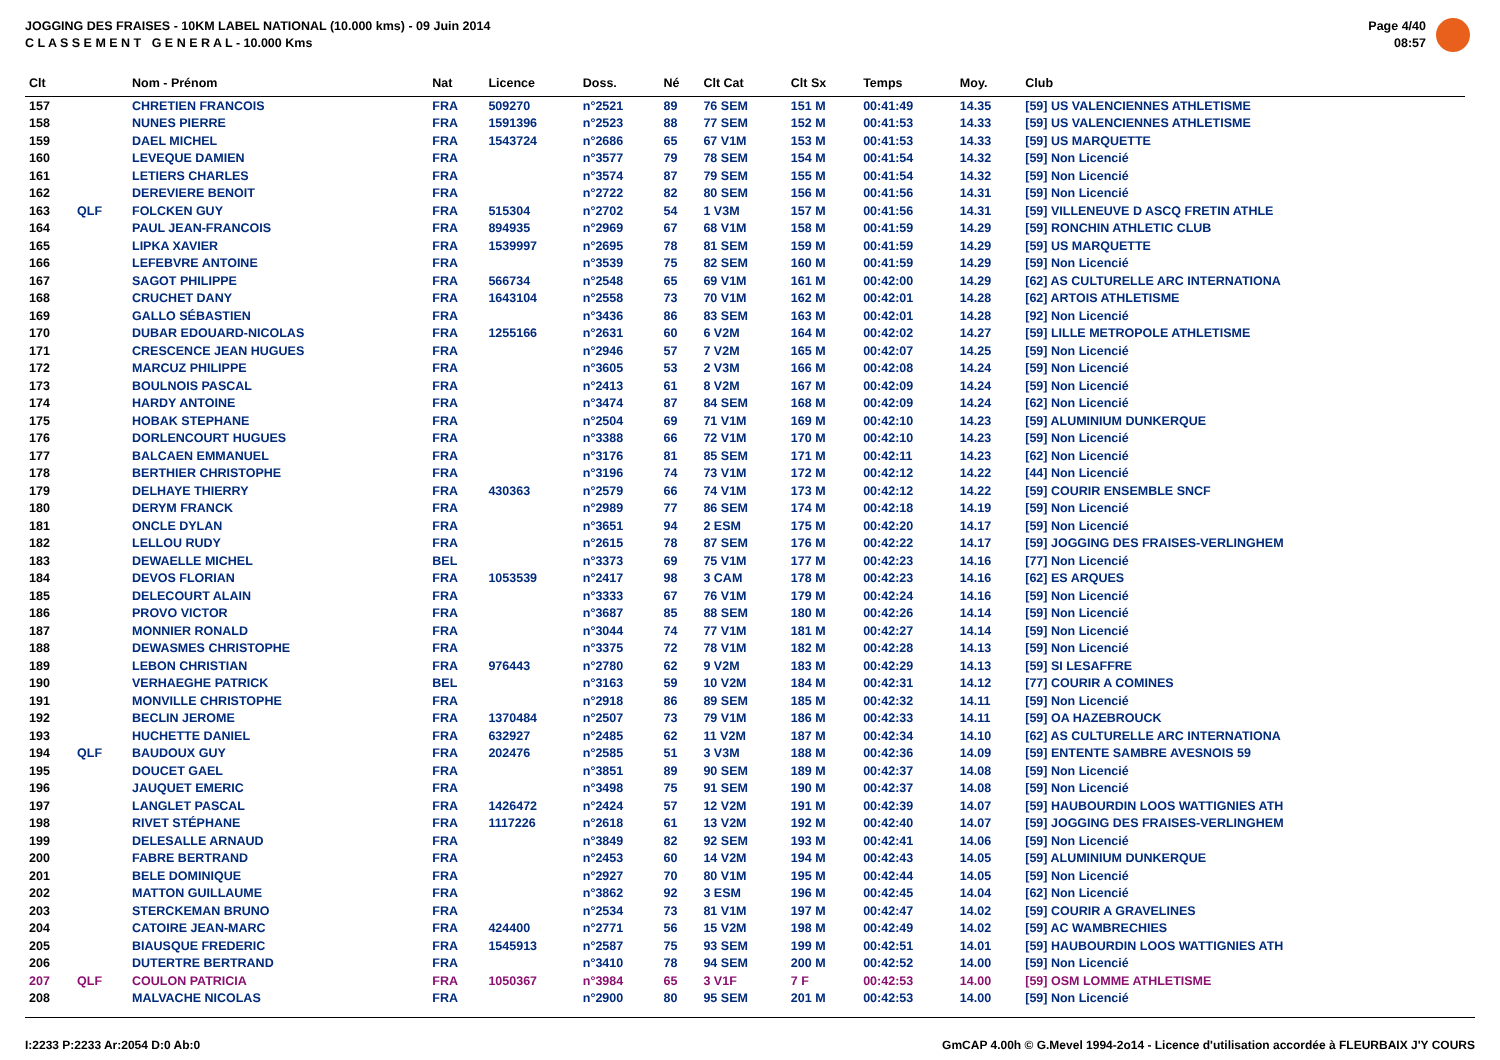JOGGING DES FRAISES - 10KM LABEL NATIONAL (10.000 kms) - 09 Juin 2014
C L A S S E M E N T G E N E R A L - 10.000 Kms
Page 4/40
08:57
| Clt | | Nom - Prénom | Nat | Licence | Doss. | Né | Clt Cat | Clt Sx | Temps | Moy. | Club |
| --- | --- | --- | --- | --- | --- | --- | --- | --- | --- | --- | --- |
| 157 | | CHRETIEN FRANCOIS | FRA | 509270 | n°2521 | 89 | 76 SEM | 151 M | 00:41:49 | 14.35 | [59] US VALENCIENNES ATHLETISME |
| 158 | | NUNES PIERRE | FRA | 1591396 | n°2523 | 88 | 77 SEM | 152 M | 00:41:53 | 14.33 | [59] US VALENCIENNES ATHLETISME |
| 159 | | DAEL MICHEL | FRA | 1543724 | n°2686 | 65 | 67 V1M | 153 M | 00:41:53 | 14.33 | [59] US MARQUETTE |
| 160 | | LEVEQUE DAMIEN | FRA | | n°3577 | 79 | 78 SEM | 154 M | 00:41:54 | 14.32 | [59] Non Licencié |
| 161 | | LETIERS CHARLES | FRA | | n°3574 | 87 | 79 SEM | 155 M | 00:41:54 | 14.32 | [59] Non Licencié |
| 162 | | DEREVIERE BENOIT | FRA | | n°2722 | 82 | 80 SEM | 156 M | 00:41:56 | 14.31 | [59] Non Licencié |
| 163 | QLF | FOLCKEN GUY | FRA | 515304 | n°2702 | 54 | 1 V3M | 157 M | 00:41:56 | 14.31 | [59] VILLENEUVE D ASCQ FRETIN ATHLE |
| 164 | | PAUL JEAN-FRANCOIS | FRA | 894935 | n°2969 | 67 | 68 V1M | 158 M | 00:41:59 | 14.29 | [59] RONCHIN ATHLETIC CLUB |
| 165 | | LIPKA XAVIER | FRA | 1539997 | n°2695 | 78 | 81 SEM | 159 M | 00:41:59 | 14.29 | [59] US MARQUETTE |
| 166 | | LEFEBVRE ANTOINE | FRA | | n°3539 | 75 | 82 SEM | 160 M | 00:41:59 | 14.29 | [59] Non Licencié |
| 167 | | SAGOT PHILIPPE | FRA | 566734 | n°2548 | 65 | 69 V1M | 161 M | 00:42:00 | 14.29 | [62] AS CULTURELLE ARC INTERNATIONA |
| 168 | | CRUCHET DANY | FRA | 1643104 | n°2558 | 73 | 70 V1M | 162 M | 00:42:01 | 14.28 | [62] ARTOIS ATHLETISME |
| 169 | | GALLO SÉBASTIEN | FRA | | n°3436 | 86 | 83 SEM | 163 M | 00:42:01 | 14.28 | [92] Non Licencié |
| 170 | | DUBAR EDOUARD-NICOLAS | FRA | 1255166 | n°2631 | 60 | 6 V2M | 164 M | 00:42:02 | 14.27 | [59] LILLE METROPOLE ATHLETISME |
| 171 | | CRESCENCE JEAN HUGUES | FRA | | n°2946 | 57 | 7 V2M | 165 M | 00:42:07 | 14.25 | [59] Non Licencié |
| 172 | | MARCUZ PHILIPPE | FRA | | n°3605 | 53 | 2 V3M | 166 M | 00:42:08 | 14.24 | [59] Non Licencié |
| 173 | | BOULNOIS PASCAL | FRA | | n°2413 | 61 | 8 V2M | 167 M | 00:42:09 | 14.24 | [59] Non Licencié |
| 174 | | HARDY ANTOINE | FRA | | n°3474 | 87 | 84 SEM | 168 M | 00:42:09 | 14.24 | [62] Non Licencié |
| 175 | | HOBAK STEPHANE | FRA | | n°2504 | 69 | 71 V1M | 169 M | 00:42:10 | 14.23 | [59] ALUMINIUM DUNKERQUE |
| 176 | | DORLENCOURT HUGUES | FRA | | n°3388 | 66 | 72 V1M | 170 M | 00:42:10 | 14.23 | [59] Non Licencié |
| 177 | | BALCAEN EMMANUEL | FRA | | n°3176 | 81 | 85 SEM | 171 M | 00:42:11 | 14.23 | [62] Non Licencié |
| 178 | | BERTHIER CHRISTOPHE | FRA | | n°3196 | 74 | 73 V1M | 172 M | 00:42:12 | 14.22 | [44] Non Licencié |
| 179 | | DELHAYE THIERRY | FRA | 430363 | n°2579 | 66 | 74 V1M | 173 M | 00:42:12 | 14.22 | [59] COURIR ENSEMBLE SNCF |
| 180 | | DERYM FRANCK | FRA | | n°2989 | 77 | 86 SEM | 174 M | 00:42:18 | 14.19 | [59] Non Licencié |
| 181 | | ONCLE DYLAN | FRA | | n°3651 | 94 | 2 ESM | 175 M | 00:42:20 | 14.17 | [59] Non Licencié |
| 182 | | LELLOU RUDY | FRA | | n°2615 | 78 | 87 SEM | 176 M | 00:42:22 | 14.17 | [59] JOGGING DES FRAISES-VERLINGHEM |
| 183 | | DEWAELLE MICHEL | BEL | | n°3373 | 69 | 75 V1M | 177 M | 00:42:23 | 14.16 | [77] Non Licencié |
| 184 | | DEVOS FLORIAN | FRA | 1053539 | n°2417 | 98 | 3 CAM | 178 M | 00:42:23 | 14.16 | [62] ES ARQUES |
| 185 | | DELECOURT ALAIN | FRA | | n°3333 | 67 | 76 V1M | 179 M | 00:42:24 | 14.16 | [59] Non Licencié |
| 186 | | PROVO VICTOR | FRA | | n°3687 | 85 | 88 SEM | 180 M | 00:42:26 | 14.14 | [59] Non Licencié |
| 187 | | MONNIER RONALD | FRA | | n°3044 | 74 | 77 V1M | 181 M | 00:42:27 | 14.14 | [59] Non Licencié |
| 188 | | DEWASMES CHRISTOPHE | FRA | | n°3375 | 72 | 78 V1M | 182 M | 00:42:28 | 14.13 | [59] Non Licencié |
| 189 | | LEBON CHRISTIAN | FRA | 976443 | n°2780 | 62 | 9 V2M | 183 M | 00:42:29 | 14.13 | [59] SI LESAFFRE |
| 190 | | VERHAEGHE PATRICK | BEL | | n°3163 | 59 | 10 V2M | 184 M | 00:42:31 | 14.12 | [77] COURIR A COMINES |
| 191 | | MONVILLE CHRISTOPHE | FRA | | n°2918 | 86 | 89 SEM | 185 M | 00:42:32 | 14.11 | [59] Non Licencié |
| 192 | | BECLIN JEROME | FRA | 1370484 | n°2507 | 73 | 79 V1M | 186 M | 00:42:33 | 14.11 | [59] OA HAZEBROUCK |
| 193 | | HUCHETTE DANIEL | FRA | 632927 | n°2485 | 62 | 11 V2M | 187 M | 00:42:34 | 14.10 | [62] AS CULTURELLE ARC INTERNATIONA |
| 194 | QLF | BAUDOUX GUY | FRA | 202476 | n°2585 | 51 | 3 V3M | 188 M | 00:42:36 | 14.09 | [59] ENTENTE SAMBRE AVESNOIS 59 |
| 195 | | DOUCET GAEL | FRA | | n°3851 | 89 | 90 SEM | 189 M | 00:42:37 | 14.08 | [59] Non Licencié |
| 196 | | JAUQUET EMERIC | FRA | | n°3498 | 75 | 91 SEM | 190 M | 00:42:37 | 14.08 | [59] Non Licencié |
| 197 | | LANGLET PASCAL | FRA | 1426472 | n°2424 | 57 | 12 V2M | 191 M | 00:42:39 | 14.07 | [59] HAUBOURDIN LOOS WATTIGNIES ATH |
| 198 | | RIVET STÉPHANE | FRA | 1117226 | n°2618 | 61 | 13 V2M | 192 M | 00:42:40 | 14.07 | [59] JOGGING DES FRAISES-VERLINGHEM |
| 199 | | DELESALLE ARNAUD | FRA | | n°3849 | 82 | 92 SEM | 193 M | 00:42:41 | 14.06 | [59] Non Licencié |
| 200 | | FABRE BERTRAND | FRA | | n°2453 | 60 | 14 V2M | 194 M | 00:42:43 | 14.05 | [59] ALUMINIUM DUNKERQUE |
| 201 | | BELE DOMINIQUE | FRA | | n°2927 | 70 | 80 V1M | 195 M | 00:42:44 | 14.05 | [59] Non Licencié |
| 202 | | MATTON GUILLAUME | FRA | | n°3862 | 92 | 3 ESM | 196 M | 00:42:45 | 14.04 | [62] Non Licencié |
| 203 | | STERCKEMAN BRUNO | FRA | | n°2534 | 73 | 81 V1M | 197 M | 00:42:47 | 14.02 | [59] COURIR A GRAVELINES |
| 204 | | CATOIRE JEAN-MARC | FRA | 424400 | n°2771 | 56 | 15 V2M | 198 M | 00:42:49 | 14.02 | [59] AC WAMBRECHIES |
| 205 | | BIAUSQUE FREDERIC | FRA | 1545913 | n°2587 | 75 | 93 SEM | 199 M | 00:42:51 | 14.01 | [59] HAUBOURDIN LOOS WATTIGNIES ATH |
| 206 | | DUTERTRE BERTRAND | FRA | | n°3410 | 78 | 94 SEM | 200 M | 00:42:52 | 14.00 | [59] Non Licencié |
| 207 | QLF | COULON PATRICIA | FRA | 1050367 | n°3984 | 65 | 3 V1F | 7 F | 00:42:53 | 14.00 | [59] OSM LOMME ATHLETISME |
| 208 | | MALVACHE NICOLAS | FRA | | n°2900 | 80 | 95 SEM | 201 M | 00:42:53 | 14.00 | [59] Non Licencié |
I:2233 P:2233 Ar:2054 D:0 Ab:0 GmCAP 4.00h © G.Mevel 1994-2o14 - Licence d'utilisation accordée à FLEURBAIX J'Y COURS